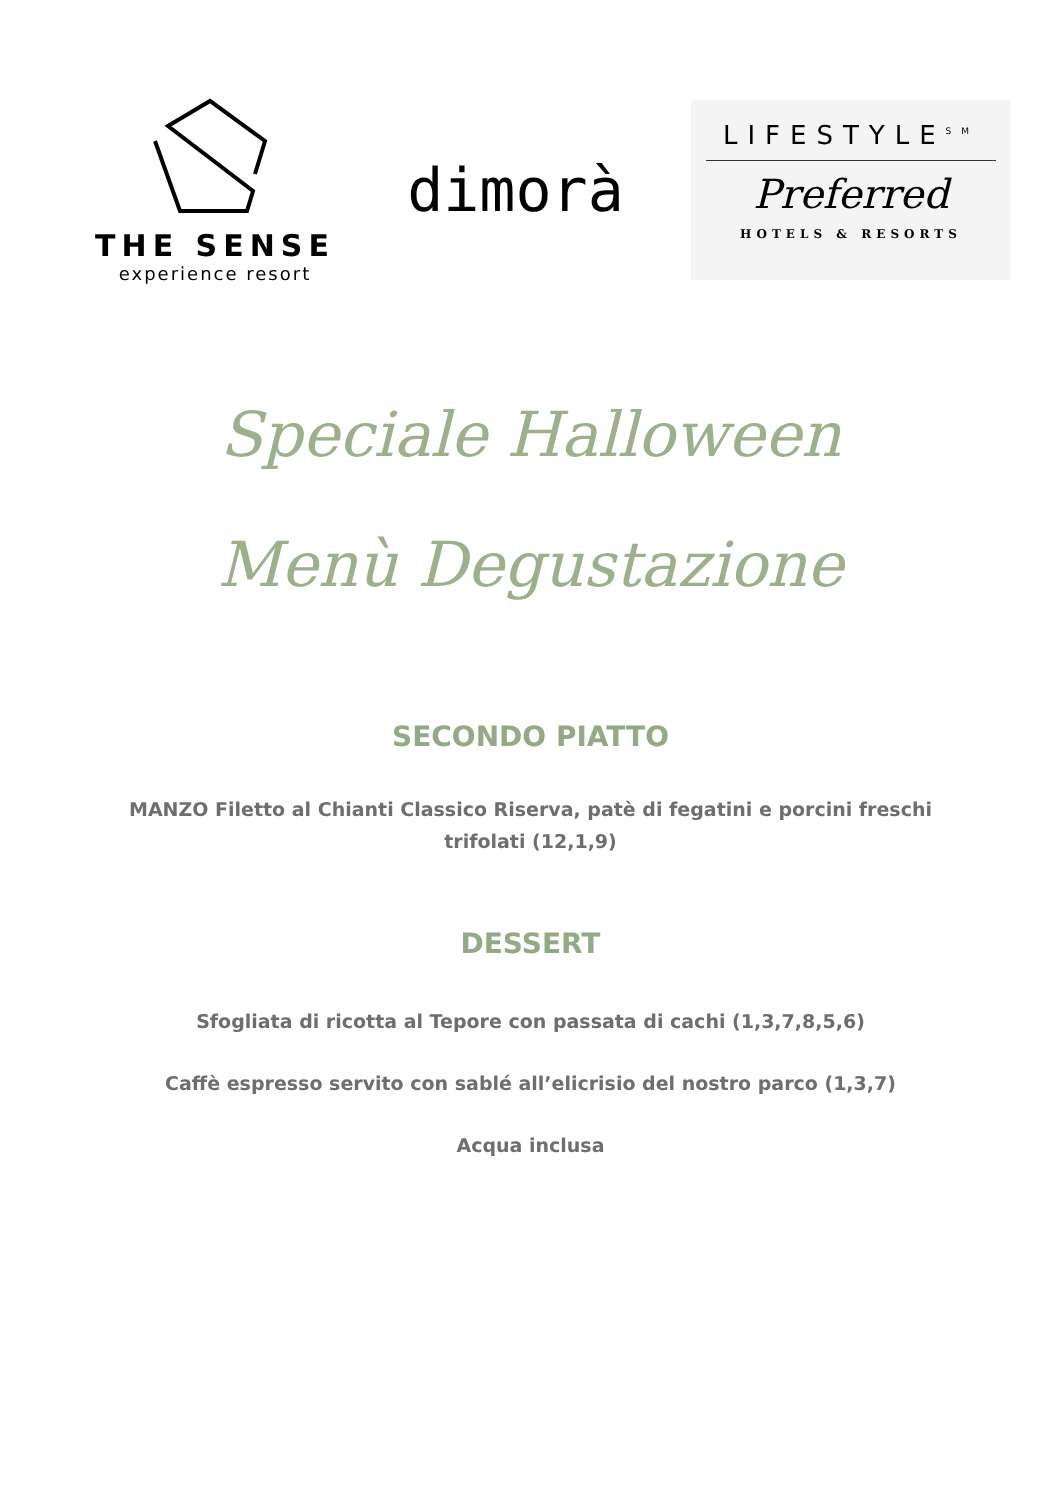THE SENSE
experience resort
dimorà
LIFESTYLE<sup>SM</sup>
Preferred
HOTELS & RESORTS
Speciale Halloween
Menù Degustazione
SECONDO PIATTO
MANZO Filetto al Chianti Classico Riserva, patè di fegatini e porcini freschi
trifolati (12,1,9)
DESSERT
Sfogliata di ricotta al Tepore con passata di cachi (1,3,7,8,5,6)
Caffè espresso servito con sablé all’elicrisio del nostro parco (1,3,7)
Acqua inclusa